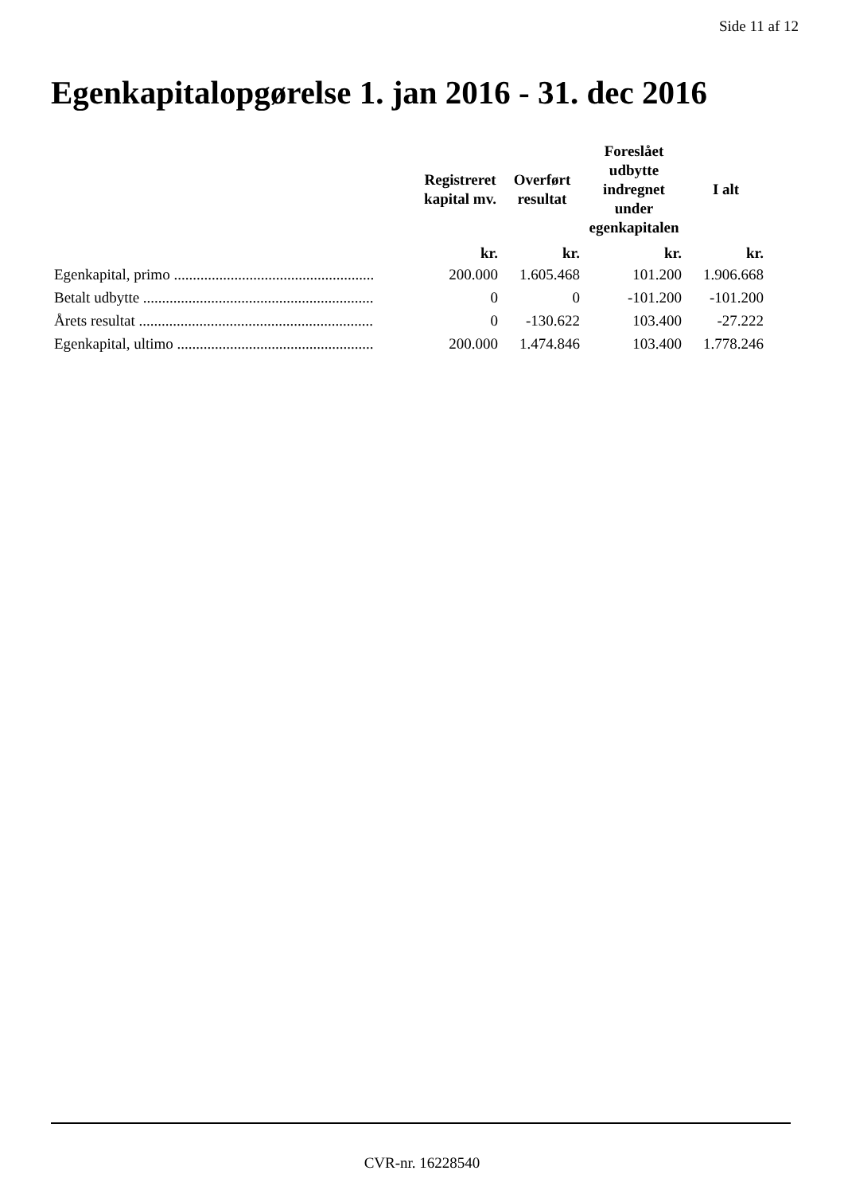Side 11 af 12
Egenkapitalopgørelse 1. jan 2016 - 31. dec 2016
| | Registreret kapital mv. | Overført resultat | Foreslået udbytte indregnet under egenkapitalen | I alt |
| --- | --- | --- | --- | --- |
| | kr. | kr. | kr. | kr. |
| Egenkapital, primo ..................................................... | 200.000 | 1.605.468 | 101.200 | 1.906.668 |
| Betalt udbytte ............................................................. | 0 | 0 | -101.200 | -101.200 |
| Årets resultat .............................................................. | 0 | -130.622 | 103.400 | -27.222 |
| Egenkapital, ultimo .................................................... | 200.000 | 1.474.846 | 103.400 | 1.778.246 |
CVR-nr. 16228540